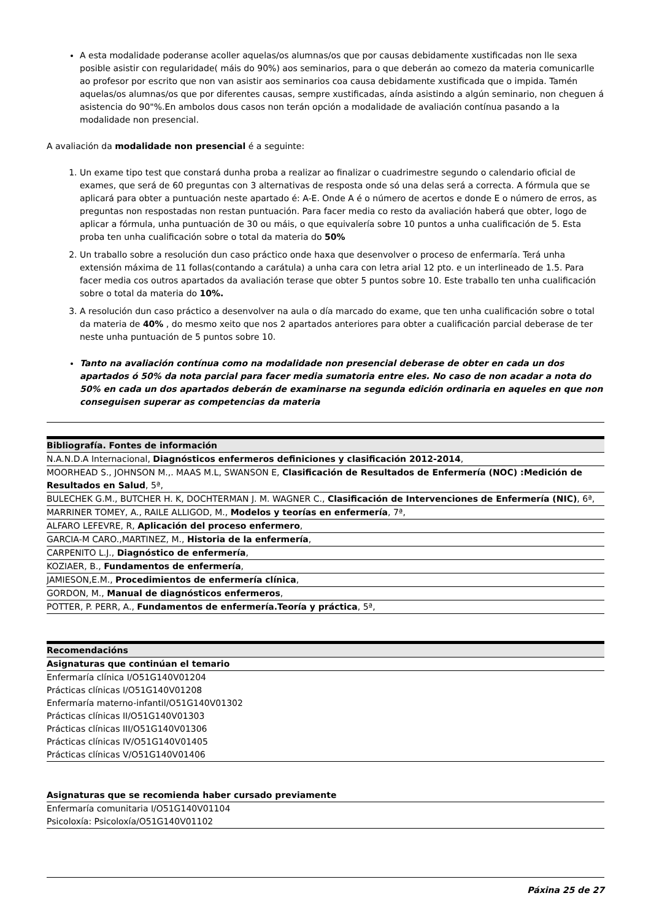A esta modalidade poderanse acoller aquelas/os alumnas/os que por causas debidamente xustificadas non lle sexa posible asistir con regularidade( máis do 90%) aos seminarios, para o que deberán ao comezo da materia comunicarlle ao profesor por escrito que non van asistir aos seminarios coa causa debidamente xustificada que o impida. Tamén aquelas/os alumnas/os que por diferentes causas, sempre xustificadas, aínda asistindo a algún seminario, non cheguen á asistencia do 90"%.En ambolos dous casos non terán opción a modalidade de avaliación contínua pasando a la modalidade non presencial.
A avaliación da modalidade non presencial é a seguinte:
1. Un exame tipo test que constará dunha proba a realizar ao finalizar o cuadrimestre segundo o calendario oficial de exames, que será de 60 preguntas con 3 alternativas de resposta onde só una delas será a correcta. A fórmula que se aplicará para obter a puntuación neste apartado é: A-E. Onde A é o número de acertos e donde E o número de erros, as preguntas non respostadas non restan puntuación. Para facer media co resto da avaliación haberá que obter, logo de aplicar a fórmula, unha puntuación de 30 ou máis, o que equivalería sobre 10 puntos a unha cualificación de 5. Esta proba ten unha cualificación sobre o total da materia do 50%
2. Un traballo sobre a resolución dun caso práctico onde haxa que desenvolver o proceso de enfermaría. Terá unha extensión máxima de 11 follas(contando a carátula) a unha cara con letra arial 12 pto. e un interlineado de 1.5. Para facer media cos outros apartados da avaliación terase que obter 5 puntos sobre 10. Este traballo ten unha cualificación sobre o total da materia do 10%.
3. A resolución dun caso práctico a desenvolver na aula o día marcado do exame, que ten unha cualificación sobre o total da materia de 40% , do mesmo xeito que nos 2 apartados anteriores para obter a cualificación parcial deberase de ter neste unha puntuación de 5 puntos sobre 10.
Tanto na avaliación contínua como na modalidade non presencial deberase de obter en cada un dos apartados ó 50% da nota parcial para facer media sumatoria entre eles. No caso de non acadar a nota do 50% en cada un dos apartados deberán de examinarse na segunda edición ordinaria en aqueles en que non conseguisen superar as competencias da materia
| Bibliografía. Fontes de información |
| --- |
| N.A.N.D.A Internacional, Diagnósticos enfermeros definiciones y clasificación 2012-2014 , |
| MOORHEAD S., JOHNSON M.,. MAAS M.L, SWANSON E, Clasificación de Resultados de Enfermería (NOC) :Medición de Resultados en Salud , 5ª, |
| BULECHEK G.M., BUTCHER H. K, DOCHTERMAN J. M. WAGNER C., Clasificación de Intervenciones de Enfermería (NIC) , 6ª, |
| MARRINER TOMEY, A., RAILE ALLIGOD, M., Modelos y teorías en enfermería , 7ª, |
| ALFARO LEFEVRE, R, Aplicación del proceso enfermero , |
| GARCIA-M CARO.,MARTINEZ, M., Historia de la enfermería , |
| CARPENITO L.J., Diagnóstico de enfermería , |
| KOZIAER, B., Fundamentos de enfermería , |
| JAMIESON,E.M., Procedimientos de enfermería clínica , |
| GORDON, M., Manual de diagnósticos enfermeros , |
| POTTER, P. PERR, A., Fundamentos de enfermería.Teoría y práctica , 5ª, |
| Recomendacións |
| --- |
| Asignaturas que continúan el temario |
| Enfermaría clínica I/O51G140V01204 |
| Prácticas clínicas I/O51G140V01208 |
| Enfermaría materno-infantil/O51G140V01302 |
| Prácticas clínicas II/O51G140V01303 |
| Prácticas clínicas III/O51G140V01306 |
| Prácticas clínicas IV/O51G140V01405 |
| Prácticas clínicas V/O51G140V01406 |
| Asignaturas que se recomienda haber cursado previamente |
| --- |
| Enfermaría comunitaria I/O51G140V01104 |
| Psicoloxía: Psicoloxía/O51G140V01102 |
Páxina 25 de 27